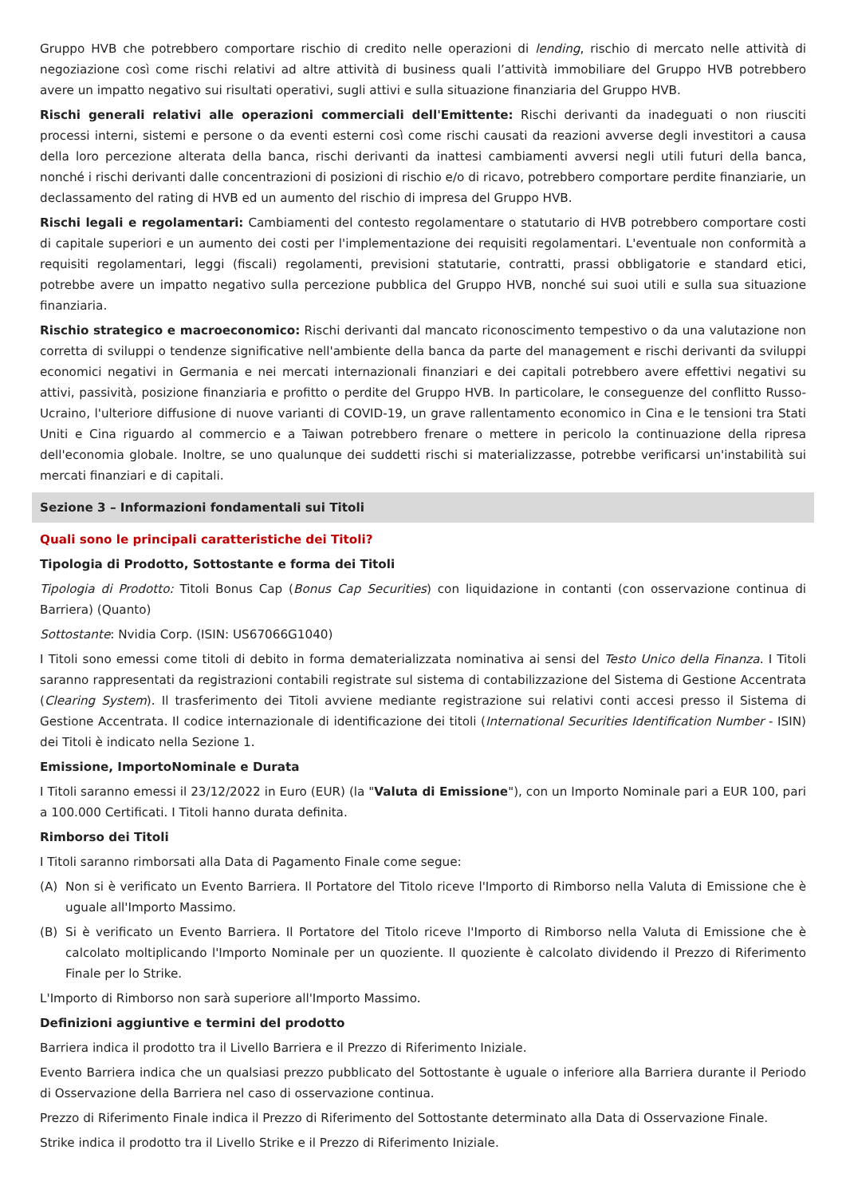Gruppo HVB che potrebbero comportare rischio di credito nelle operazioni di lending, rischio di mercato nelle attività di negoziazione così come rischi relativi ad altre attività di business quali l’attività immobiliare del Gruppo HVB potrebbero avere un impatto negativo sui risultati operativi, sugli attivi e sulla situazione finanziaria del Gruppo HVB.
Rischi generali relativi alle operazioni commerciali dell'Emittente: Rischi derivanti da inadeguati o non riusciti processi interni, sistemi e persone o da eventi esterni così come rischi causati da reazioni avverse degli investitori a causa della loro percezione alterata della banca, rischi derivanti da inattesi cambiamenti avversi negli utili futuri della banca, nonché i rischi derivanti dalle concentrazioni di posizioni di rischio e/o di ricavo, potrebbero comportare perdite finanziarie, un declassamento del rating di HVB ed un aumento del rischio di impresa del Gruppo HVB.
Rischi legali e regolamentari: Cambiamenti del contesto regolamentare o statutario di HVB potrebbero comportare costi di capitale superiori e un aumento dei costi per l'implementazione dei requisiti regolamentari. L'eventuale non conformità a requisiti regolamentari, leggi (fiscali) regolamenti, previsioni statutarie, contratti, prassi obbligatorie e standard etici, potrebbe avere un impatto negativo sulla percezione pubblica del Gruppo HVB, nonché sui suoi utili e sulla sua situazione finanziaria.
Rischio strategico e macroeconomico: Rischi derivanti dal mancato riconoscimento tempestivo o da una valutazione non corretta di sviluppi o tendenze significative nell'ambiente della banca da parte del management e rischi derivanti da sviluppi economici negativi in Germania e nei mercati internazionali finanziari e dei capitali potrebbero avere effettivi negativi su attivi, passività, posizione finanziaria e profitto o perdite del Gruppo HVB. In particolare, le conseguenze del conflitto Russo-Ucraino, l'ulteriore diffusione di nuove varianti di COVID-19, un grave rallentamento economico in Cina e le tensioni tra Stati Uniti e Cina riguardo al commercio e a Taiwan potrebbero frenare o mettere in pericolo la continuazione della ripresa dell'economia globale. Inoltre, se uno qualunque dei suddetti rischi si materializzasse, potrebbe verificarsi un'instabilità sui mercati finanziari e di capitali.
Sezione 3 – Informazioni fondamentali sui Titoli
Quali sono le principali caratteristiche dei Titoli?
Tipologia di Prodotto, Sottostante e forma dei Titoli
Tipologia di Prodotto: Titoli Bonus Cap (Bonus Cap Securities) con liquidazione in contanti (con osservazione continua di Barriera) (Quanto)
Sottostante: Nvidia Corp. (ISIN: US67066G1040)
I Titoli sono emessi come titoli di debito in forma dematerializzata nominativa ai sensi del Testo Unico della Finanza. I Titoli saranno rappresentati da registrazioni contabili registrate sul sistema di contabilizzazione del Sistema di Gestione Accentrata (Clearing System). Il trasferimento dei Titoli avviene mediante registrazione sui relativi conti accesi presso il Sistema di Gestione Accentrata. Il codice internazionale di identificazione dei titoli (International Securities Identification Number - ISIN) dei Titoli è indicato nella Sezione 1.
Emissione, ImportoNominale e Durata
I Titoli saranno emessi il 23/12/2022 in Euro (EUR) (la "Valuta di Emissione"), con un Importo Nominale pari a EUR 100, pari a 100.000 Certificati. I Titoli hanno durata definita.
Rimborso dei Titoli
I Titoli saranno rimborsati alla Data di Pagamento Finale come segue:
(A) Non si è verificato un Evento Barriera. Il Portatore del Titolo riceve l'Importo di Rimborso nella Valuta di Emissione che è uguale all'Importo Massimo.
(B) Si è verificato un Evento Barriera. Il Portatore del Titolo riceve l'Importo di Rimborso nella Valuta di Emissione che è calcolato moltiplicando l'Importo Nominale per un quoziente. Il quoziente è calcolato dividendo il Prezzo di Riferimento Finale per lo Strike.
L'Importo di Rimborso non sarà superiore all'Importo Massimo.
Definizioni aggiuntive e termini del prodotto
Barriera indica il prodotto tra il Livello Barriera e il Prezzo di Riferimento Iniziale.
Evento Barriera indica che un qualsiasi prezzo pubblicato del Sottostante è uguale o inferiore alla Barriera durante il Periodo di Osservazione della Barriera nel caso di osservazione continua.
Prezzo di Riferimento Finale indica il Prezzo di Riferimento del Sottostante determinato alla Data di Osservazione Finale.
Strike indica il prodotto tra il Livello Strike e il Prezzo di Riferimento Iniziale.